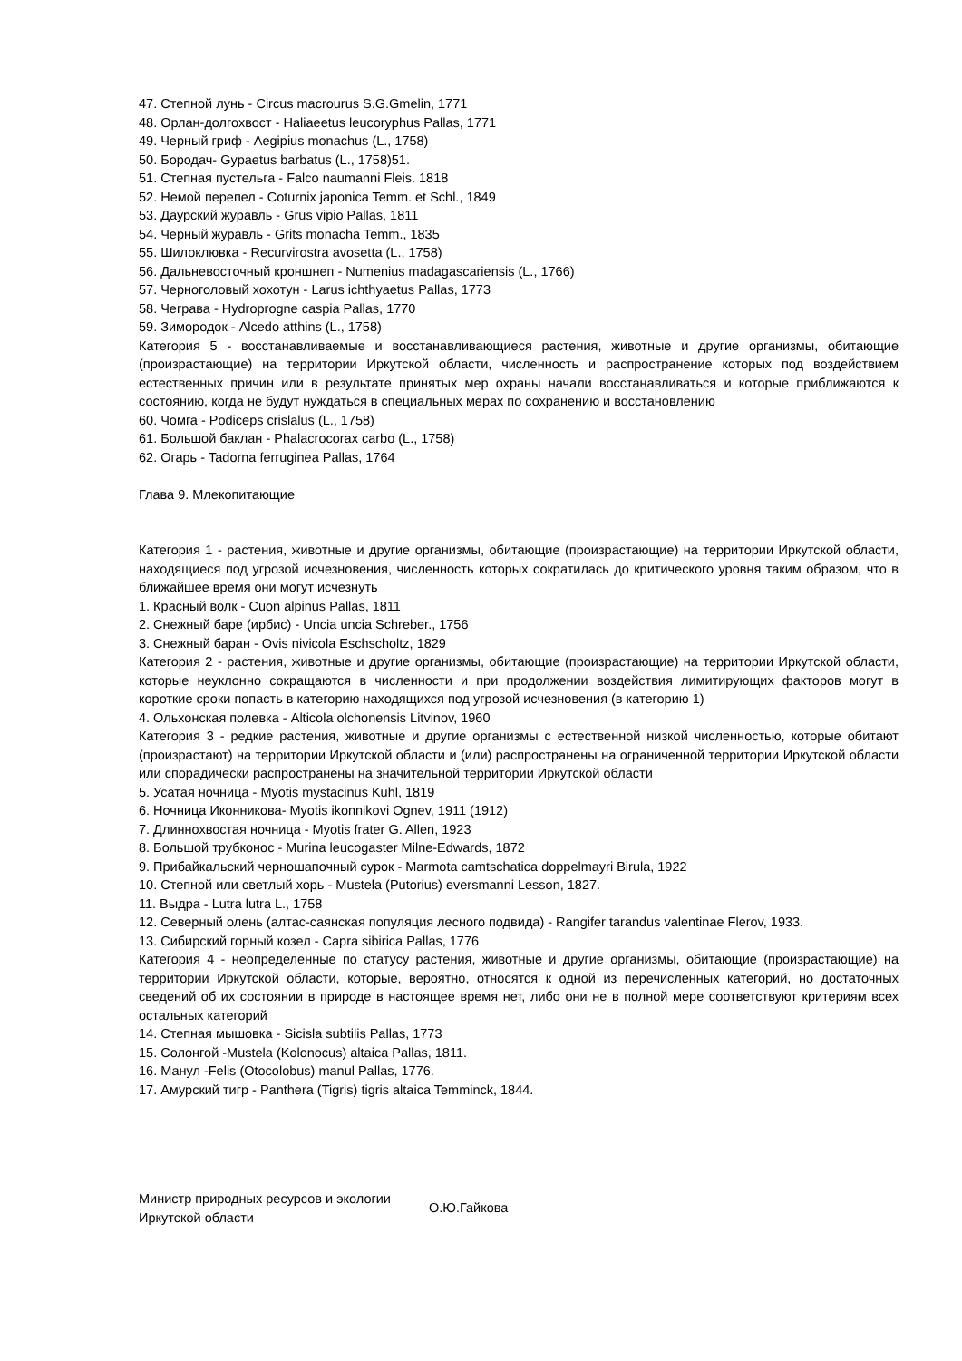47. Степной лунь - Circus macrourus S.G.Gmelin, 1771
48. Орлан-долгохвост - Haliaeetus leucoryphus Pallas, 1771
49. Черный гриф - Aegipius monachus (L., 1758)
50. Бородач- Gypaetus barbatus (L., 1758)51.
51. Степная пустельга - Falco naumanni Fleis. 1818
52. Немой перепел - Coturnix japonica Temm. et Schl., 1849
53. Даурский журавль - Grus vipio Pallas, 1811
54. Черный журавль - Grits monacha Temm., 1835
55. Шилоклювка - Recurvirostra avosetta (L., 1758)
56. Дальневосточный кроншнеп - Numenius madagascariensis (L., 1766)
57. Черноголовый хохотун - Larus ichthyaetus Pallas, 1773
58. Чеграва - Hydroprogne caspia Pallas, 1770
59. Зимородок - Alcedo atthins (L., 1758)
Категория 5 - восстанавливаемые и восстанавливающиеся растения, животные и другие организмы, обитающие (произрастающие) на территории Иркутской области, численность и распространение которых под воздействием естественных причин или в результате принятых мер охраны начали восстанавливаться и которые приближаются к состоянию, когда не будут нуждаться в специальных мерах по сохранению и восстановлению
60. Чомга - Podiceps crislalus (L., 1758)
61. Большой баклан - Phalacrocorax carbo (L., 1758)
62. Огарь - Tadorna ferruginea Pallas, 1764
Глава 9. Млекопитающие
Категория 1 - растения, животные и другие организмы, обитающие (произрастающие) на территории Иркутской области, находящиеся под угрозой исчезновения, численность которых сократилась до критического уровня таким образом, что в ближайшее время они могут исчезнуть
1. Красный волк - Cuon alpinus Pallas, 1811
2. Снежный баре (ирбис) - Uncia uncia Schreber., 1756
3. Снежный баран - Ovis nivicola Eschscholtz, 1829
Категория 2 - растения, животные и другие организмы, обитающие (произрастающие) на территории Иркутской области, которые неуклонно сокращаются в численности и при продолжении воздействия лимитирующих факторов могут в короткие сроки попасть в категорию находящихся под угрозой исчезновения (в категорию 1)
4. Ольхонская полевка - Alticola olchonensis Litvinov, 1960
Категория 3 - редкие растения, животные и другие организмы с естественной низкой численностью, которые обитают (произрастают) на территории Иркутской области и (или) распространены на ограниченной территории Иркутской области или спорадически распространены на значительной территории Иркутской области
5. Усатая ночница - Myotis mystacinus Kuhl, 1819
6. Ночница Иконникова- Myotis ikonnikovi Ognev, 1911 (1912)
7. Длиннохвостая ночница - Myotis frater G. Allen, 1923
8. Большой трубконос - Murina leucogaster Milne-Edwards, 1872
9. Прибайкальский черношапочный сурок - Marmota camtschatica doppelmayri Birula, 1922
10. Степной или светлый хорь - Mustela (Putorius) eversmanni Lesson, 1827.
11. Выдра - Lutra lutra L., 1758
12. Северный олень (алтас-саянская популяция лесного подвида) - Rangifer tarandus valentinae Flerov, 1933.
13. Сибирский горный козел - Capra sibirica Pallas, 1776
Категория 4 - неопределенные по статусу растения, животные и другие организмы, обитающие (произрастающие) на территории Иркутской области, которые, вероятно, относятся к одной из перечисленных категорий, но достаточных сведений об их состоянии в природе в настоящее время нет, либо они не в полной мере соответствуют критериям всех остальных категорий
14. Степная мышовка - Sicisla subtilis Pallas, 1773
15. Солонгой -Mustela (Kolonocus) altaica Pallas, 1811.
16. Манул -Felis (Otocolobus) manul Pallas, 1776.
17. Амурский тигр - Panthera (Tigris) tigris altaica Temminck, 1844.
Министр природных ресурсов и экологии
Иркутской области
О.Ю.Гайкова